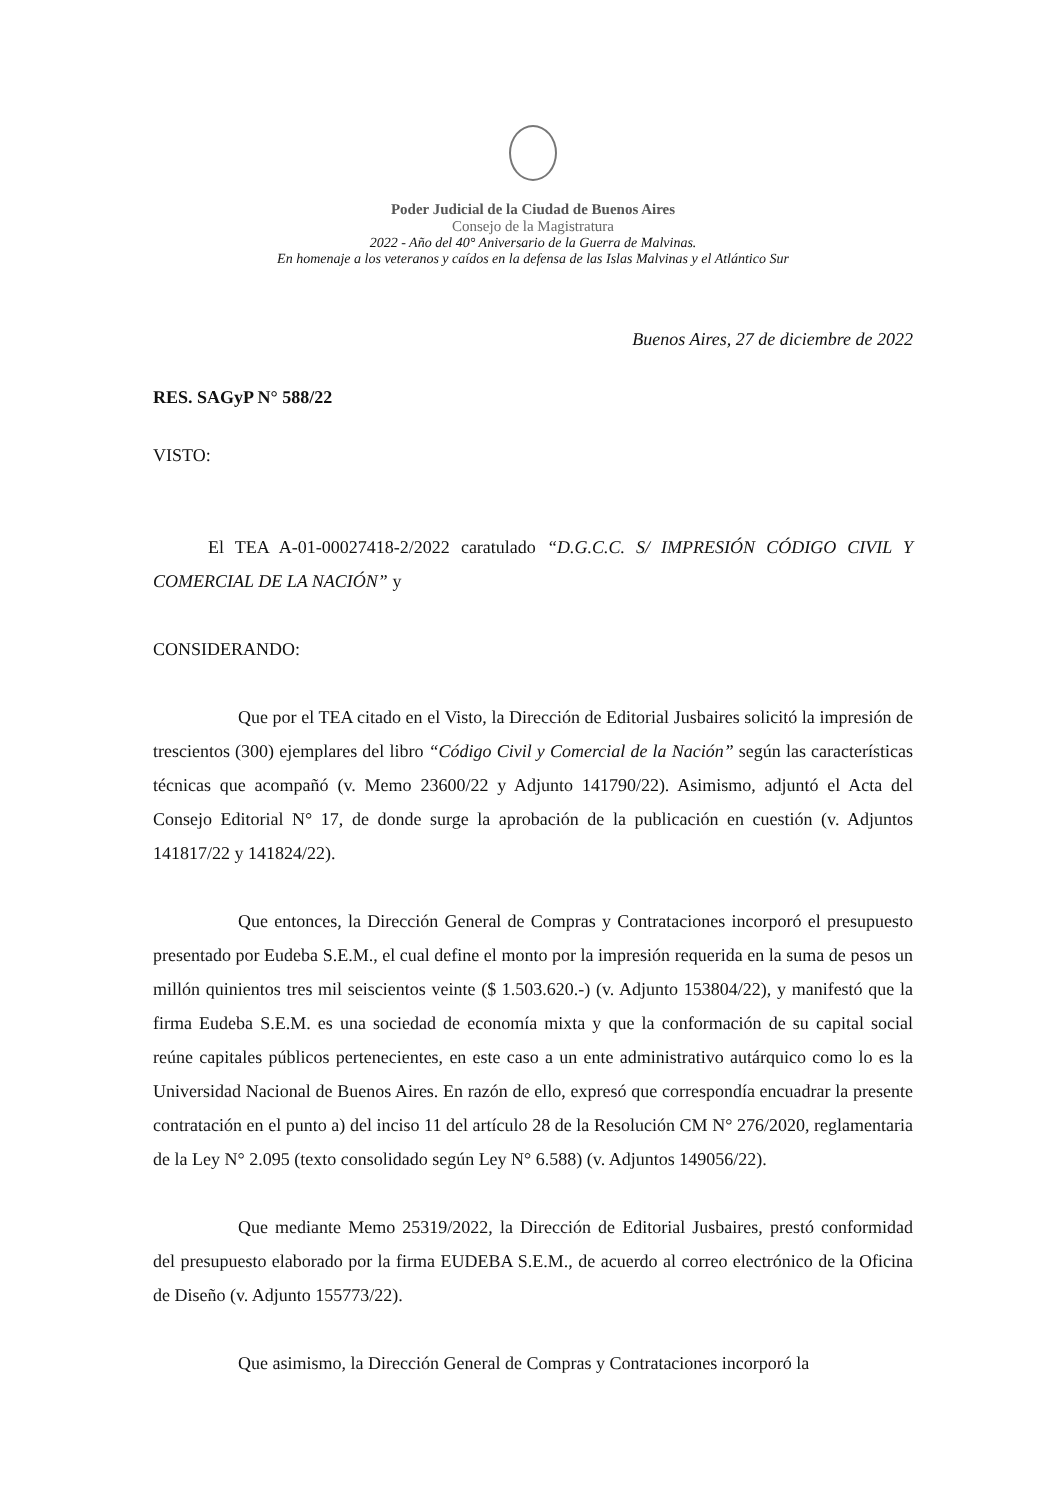Poder Judicial de la Ciudad de Buenos Aires
Consejo de la Magistratura
2022 - Año del 40° Aniversario de la Guerra de Malvinas.
En homenaje a los veteranos y caídos en la defensa de las Islas Malvinas y el Atlántico Sur
Buenos Aires, 27 de diciembre de 2022
RES. SAGyP N° 588/22
VISTO:
El TEA A-01-00027418-2/2022 caratulado “D.G.C.C. S/ IMPRESIÓN CÓDIGO CIVIL Y COMERCIAL DE LA NACIÓN” y
CONSIDERANDO:
Que por el TEA citado en el Visto, la Dirección de Editorial Jusbaires solicitó la impresión de trescientos (300) ejemplares del libro “Código Civil y Comercial de la Nación” según las características técnicas que acompañó (v. Memo 23600/22 y Adjunto 141790/22). Asimismo, adjuntó el Acta del Consejo Editorial N° 17, de donde surge la aprobación de la publicación en cuestión (v. Adjuntos 141817/22 y 141824/22).
Que entonces, la Dirección General de Compras y Contrataciones incorporó el presupuesto presentado por Eudeba S.E.M., el cual define el monto por la impresión requerida en la suma de pesos un millón quinientos tres mil seiscientos veinte ($ 1.503.620.-) (v. Adjunto 153804/22), y manifestó que la firma Eudeba S.E.M. es una sociedad de economía mixta y que la conformación de su capital social reúne capitales públicos pertenecientes, en este caso a un ente administrativo autárquico como lo es la Universidad Nacional de Buenos Aires. En razón de ello, expresó que correspondía encuadrar la presente contratación en el punto a) del inciso 11 del artículo 28 de la Resolución CM N° 276/2020, reglamentaria de la Ley N° 2.095 (texto consolidado según Ley N° 6.588) (v. Adjuntos 149056/22).
Que mediante Memo 25319/2022, la Dirección de Editorial Jusbaires, prestó conformidad del presupuesto elaborado por la firma EUDEBA S.E.M., de acuerdo al correo electrónico de la Oficina de Diseño (v. Adjunto 155773/22).
Que asimismo, la Dirección General de Compras y Contrataciones incorporó la